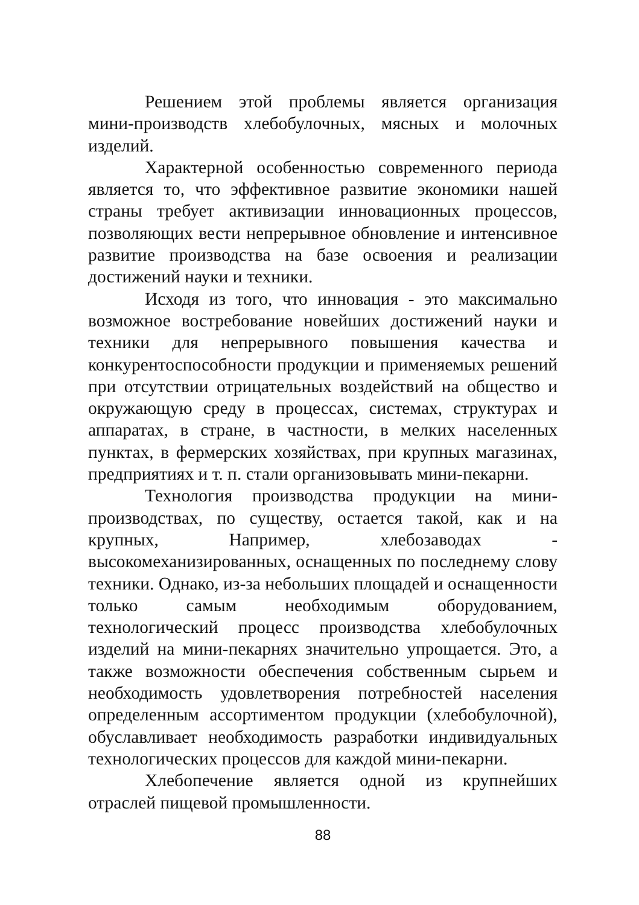Решением этой проблемы является организация мини-производств хлебобулочных, мясных и молочных изделий.
Характерной особенностью современного периода является то, что эффективное развитие экономики нашей страны требует активизации инновационных процессов, позволяющих вести непрерывное обновление и интенсивное развитие производства на базе освоения и реализации достижений науки и техники.
Исходя из того, что инновация - это максимально возможное востребование новейших достижений науки и техники для непрерывного повышения качества и конкурентоспособности продукции и применяемых решений при отсутствии отрицательных воздействий на общество и окружающую среду в процессах, системах, структурах и аппаратах, в стране, в частности, в мелких населенных пунктах, в фермерских хозяйствах, при крупных магазинах, предприятиях и т. п. стали организовывать мини-пекарни.
Технология производства продукции на мини- производствах, по существу, остается такой, как и на крупных, Например, хлебозаводах - высокомеханизированных, оснащенных по последнему слову техники. Однако, из-за небольших площадей и оснащенности только самым необходимым оборудованием, технологический процесс производства хлебобулочных изделий на мини-пекарнях значительно упрощается. Это, а также возможности обеспечения собственным сырьем и необходимость удовлетворения потребностей населения определенным ассортиментом продукции (хлебобулочной), обуславливает необходимость разработки индивидуальных технологических процессов для каждой мини-пекарни.
Хлебопечение является одной из крупнейших отраслей пищевой промышленности.
88